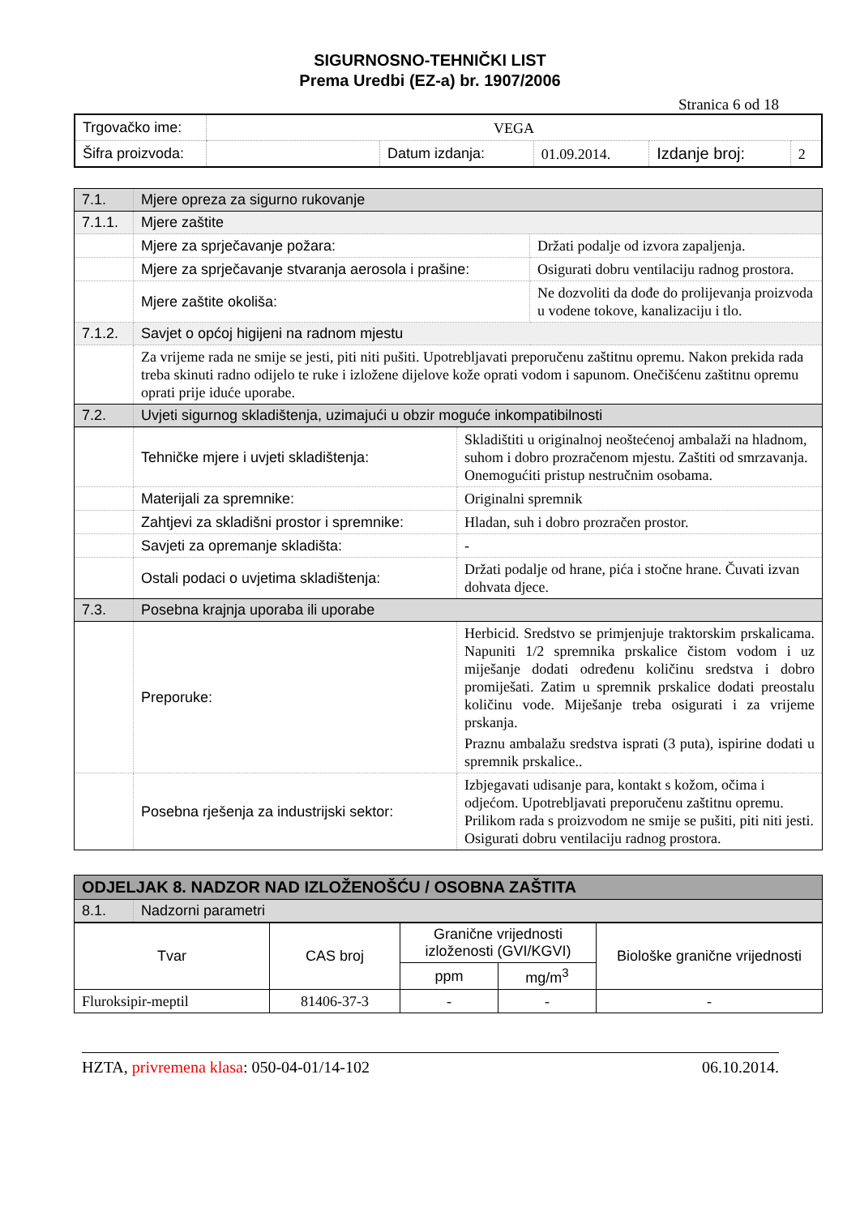SIGURNOSNO-TEHNIČKI LIST
Prema Uredbi (EZ-a) br. 1907/2006
Stranica 6 od 18
| Trgovačko ime: | VEGA | | | | |
| Šifra proizvoda: | | Datum izdanja: | 01.09.2014. | Izdanje broj: | 2 |
| 7.1. | Mjere opreza za sigurno rukovanje | |
| 7.1.1. | Mjere zaštite | |
| | Mjere za sprječavanje požara: | Držati podalje od izvora zapaljenja. |
| | Mjere za sprječavanje stvaranja aerosola i prašine: | Osigurati dobru ventilaciju radnog prostora. |
| | Mjere zaštite okoliša: | Ne dozvoliti da dođe do prolijevanja proizvoda u vodene tokove, kanalizaciju i tlo. |
| 7.1.2. | Savjet o općoj higijeni na radnom mjestu | |
| | Za vrijeme rada ne smije se jesti, piti niti pušiti. Upotrebljavati preporučenu zaštitnu opremu. Nakon prekida rada treba skinuti radno odijelo te ruke i izložene dijelove kože oprati vodom i sapunom. Onečišćenu zaštitnu opremu oprati prije iduće uporabe. | |
| 7.2. | Uvjeti sigurnog skladištenja, uzimajući u obzir moguće inkompatibilnosti | |
| | Tehničke mjere i uvjeti skladištenja: | Skladištiti u originalnoj neoštećenoj ambalaži na hladnom, suhom i dobro prozračenom mjestu. Zaštiti od smrzavanja. Onemogućiti pristup nestručnim osobama. |
| | Materijali za spremnike: | Originalni spremnik |
| | Zahtjevi za skladišni prostor i spremnike: | Hladan, suh i dobro prozračen prostor. |
| | Savjeti za opremanje skladišta: | - |
| | Ostali podaci o uvjetima skladištenja: | Držati podalje od hrane, pića i stočne hrane. Čuvati izvan dohvata djece. |
| 7.3. | Posebna krajnja uporaba ili uporabe | |
| | Preporuke: | Herbicid. Sredstvo se primjenjuje traktorskim prskalicama. Napuniti 1/2 spremnika prskalice čistom vodom i uz miješanje dodati određenu količinu sredstva i dobro promiješati. Zatim u spremnik prskalice dodati preostalu količinu vode. Miješanje treba osigurati i za vrijeme prskanja. Praznu ambalažu sredstva isprati (3 puta), ispirine dodati u spremnik prskalice.. |
| | Posebna rješenja za industrijski sektor: | Izbjegavati udisanje para, kontakt s kožom, očima i odjećom. Upotrebljavati preporučenu zaštitnu opremu. Prilikom rada s proizvodom ne smije se pušiti, piti niti jesti. Osigurati dobru ventilaciju radnog prostora. |
| ODJELJAK 8. NADZOR NAD IZLOŽENOŠĆU / OSOBNA ZAŠTITA | |
| 8.1. | Nadzorni parametri |
| Tvar | CAS broj | Granične vrijednosti izloženosti (GVI/KGVI) | | Biološke granične vrijednosti |
| --- | --- | --- | --- | --- |
| | | ppm | mg/m<sup>3</sup> | |
| Fluroksipir-meptil | 81406-37-3 | - | - | - |
HZTA, privremena klasa: 050-04-01/14-102 06.10.2014.